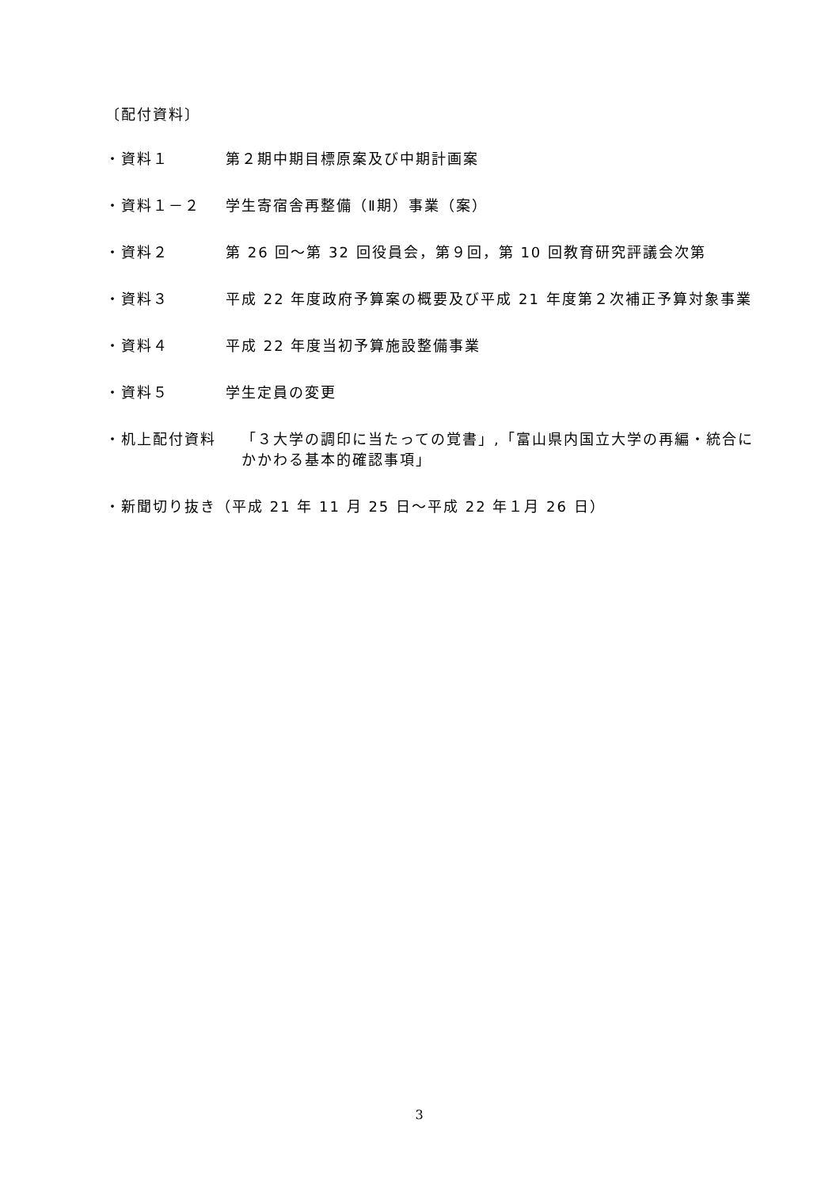〔配付資料〕
・資料１ 第２期中期目標原案及び中期計画案
・資料１－２ 学生寄宿舎再整備（Ⅱ期）事業（案）
・資料２ 第 26 回～第 32 回役員会，第９回，第 10 回教育研究評議会次第
・資料３ 平成 22 年度政府予算案の概要及び平成 21 年度第２次補正予算対象事業
・資料４ 平成 22 年度当初予算施設整備事業
・資料５ 学生定員の変更
・机上配付資料 「３大学の調印に当たっての覚書」,「富山県内国立大学の再編・統合にかかわる基本的確認事項」
・新聞切り抜き（平成 21 年 11 月 25 日～平成 22 年１月 26 日）
3